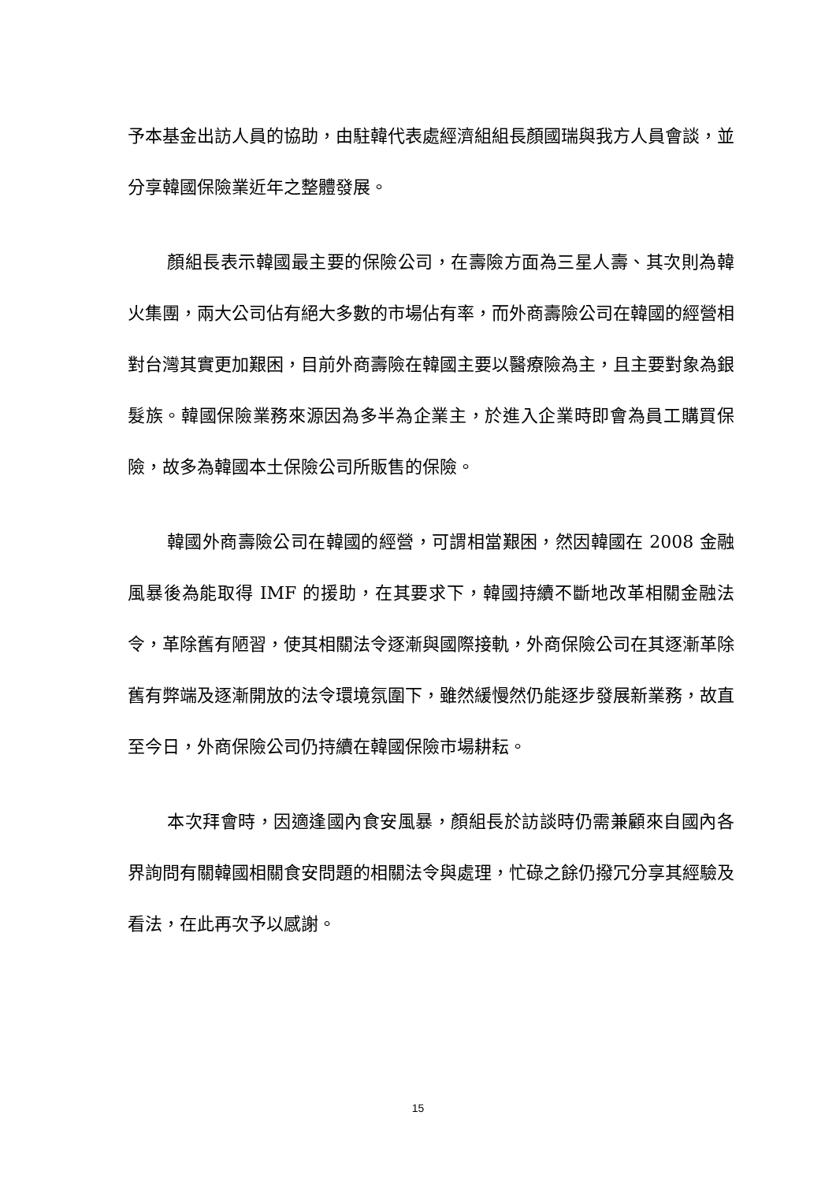予本基金出訪人員的協助，由駐韓代表處經濟組組長顏國瑞與我方人員會談，並分享韓國保險業近年之整體發展。
顏組長表示韓國最主要的保險公司，在壽險方面為三星人壽、其次則為韓火集團，兩大公司佔有絕大多數的市場佔有率，而外商壽險公司在韓國的經營相對台灣其實更加艱困，目前外商壽險在韓國主要以醫療險為主，且主要對象為銀髮族。韓國保險業務來源因為多半為企業主，於進入企業時即會為員工購買保險，故多為韓國本土保險公司所販售的保險。
韓國外商壽險公司在韓國的經營，可謂相當艱困，然因韓國在 2008 金融風暴後為能取得 IMF 的援助，在其要求下，韓國持續不斷地改革相關金融法令，革除舊有陋習，使其相關法令逐漸與國際接軌，外商保險公司在其逐漸革除舊有弊端及逐漸開放的法令環境氛圍下，雖然緩慢然仍能逐步發展新業務，故直至今日，外商保險公司仍持續在韓國保險市場耕耘。
本次拜會時，因適逢國內食安風暴，顏組長於訪談時仍需兼顧來自國內各界詢問有關韓國相關食安問題的相關法令與處理，忙碌之餘仍撥冗分享其經驗及看法，在此再次予以感謝。
15